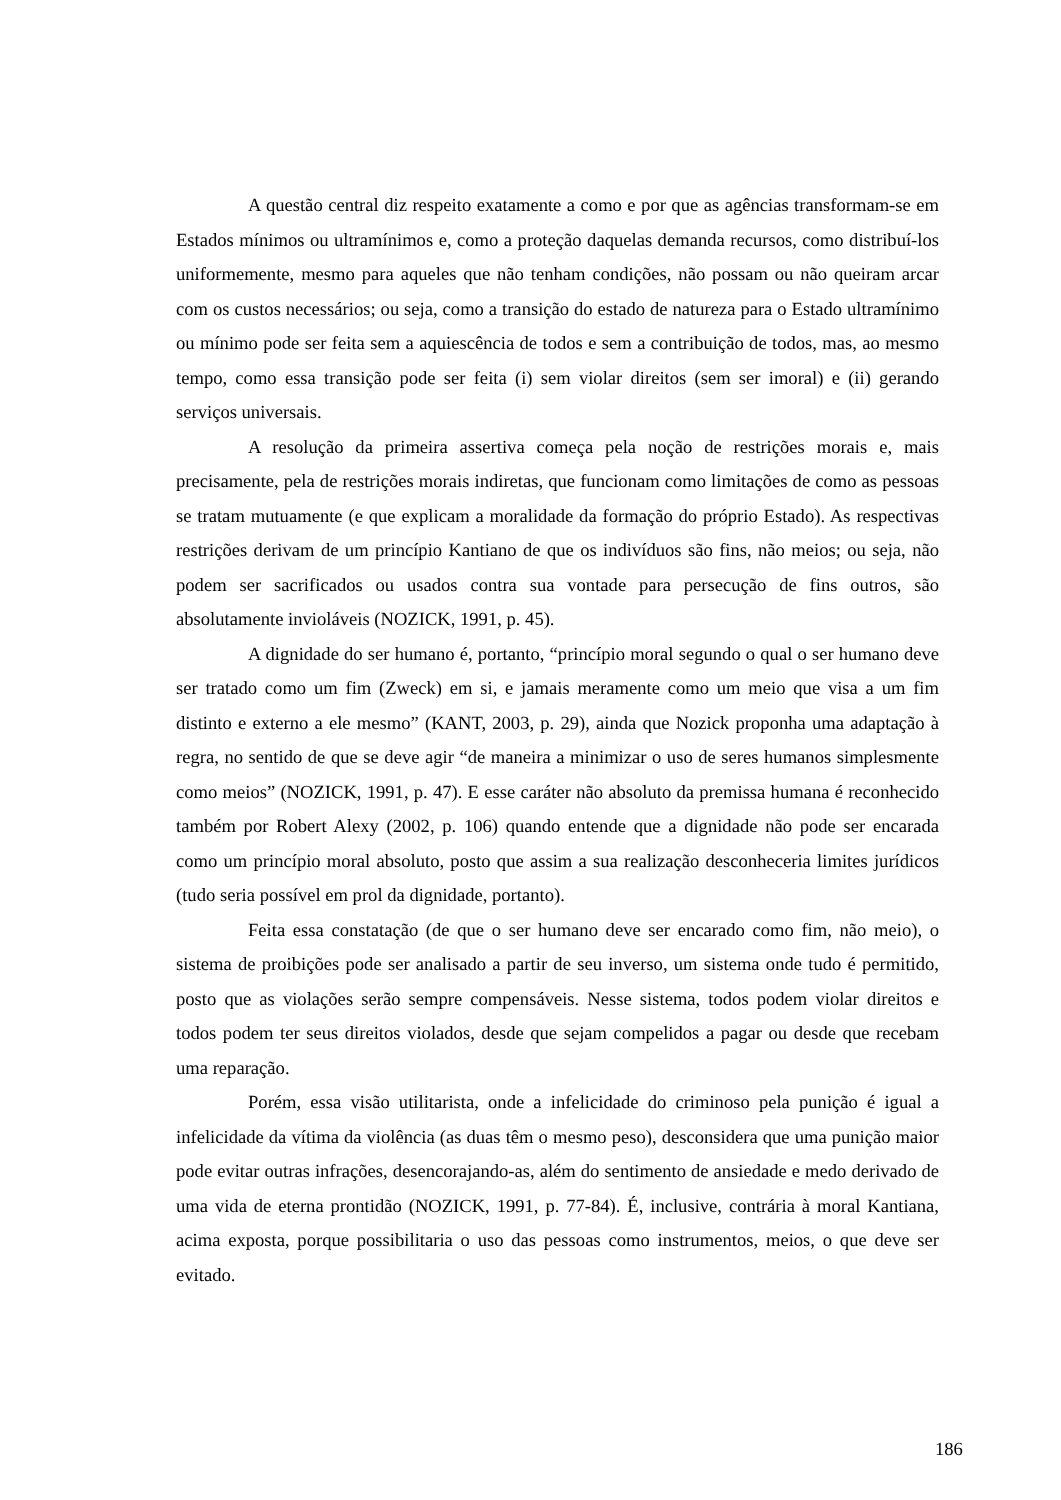A questão central diz respeito exatamente a como e por que as agências transformam-se em Estados mínimos ou ultramínimos e, como a proteção daquelas demanda recursos, como distribuí-los uniformemente, mesmo para aqueles que não tenham condições, não possam ou não queiram arcar com os custos necessários; ou seja, como a transição do estado de natureza para o Estado ultramínimo ou mínimo pode ser feita sem a aquiescência de todos e sem a contribuição de todos, mas, ao mesmo tempo, como essa transição pode ser feita (i) sem violar direitos (sem ser imoral) e (ii) gerando serviços universais.
A resolução da primeira assertiva começa pela noção de restrições morais e, mais precisamente, pela de restrições morais indiretas, que funcionam como limitações de como as pessoas se tratam mutuamente (e que explicam a moralidade da formação do próprio Estado). As respectivas restrições derivam de um princípio Kantiano de que os indivíduos são fins, não meios; ou seja, não podem ser sacrificados ou usados contra sua vontade para persecução de fins outros, são absolutamente invioláveis (NOZICK, 1991, p. 45).
A dignidade do ser humano é, portanto, “princípio moral segundo o qual o ser humano deve ser tratado como um fim (Zweck) em si, e jamais meramente como um meio que visa a um fim distinto e externo a ele mesmo” (KANT, 2003, p. 29), ainda que Nozick proponha uma adaptação à regra, no sentido de que se deve agir “de maneira a minimizar o uso de seres humanos simplesmente como meios” (NOZICK, 1991, p. 47). E esse caráter não absoluto da premissa humana é reconhecido também por Robert Alexy (2002, p. 106) quando entende que a dignidade não pode ser encarada como um princípio moral absoluto, posto que assim a sua realização desconheceria limites jurídicos (tudo seria possível em prol da dignidade, portanto).
Feita essa constatação (de que o ser humano deve ser encarado como fim, não meio), o sistema de proibições pode ser analisado a partir de seu inverso, um sistema onde tudo é permitido, posto que as violações serão sempre compensáveis. Nesse sistema, todos podem violar direitos e todos podem ter seus direitos violados, desde que sejam compelidos a pagar ou desde que recebam uma reparação.
Porém, essa visão utilitarista, onde a infelicidade do criminoso pela punição é igual a infelicidade da vítima da violência (as duas têm o mesmo peso), desconsidera que uma punição maior pode evitar outras infrações, desencorajando-as, além do sentimento de ansiedade e medo derivado de uma vida de eterna prontidão (NOZICK, 1991, p. 77-84). É, inclusive, contrária à moral Kantiana, acima exposta, porque possibilitaria o uso das pessoas como instrumentos, meios, o que deve ser evitado.
186